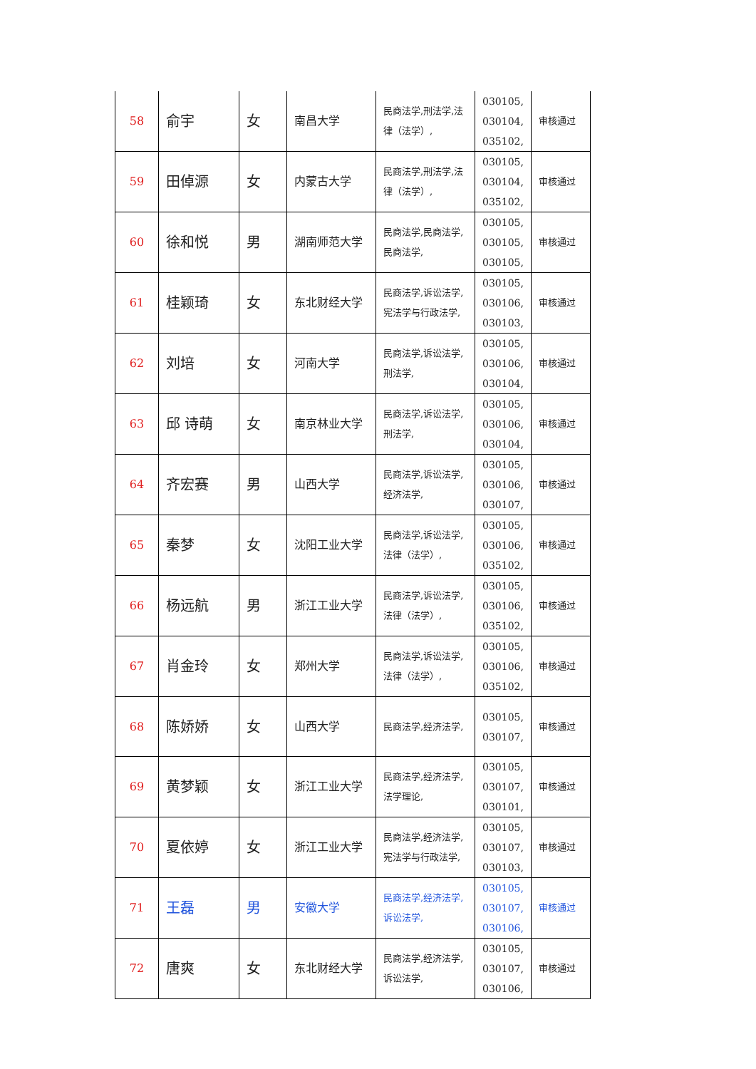| 58 | 俞宇 | 女 | 南昌大学 | 民商法学,刑法学,法律（法学）, | 030105, 030104, 035102, | 审核通过 |
| 59 | 田倬源 | 女 | 内蒙古大学 | 民商法学,刑法学,法律（法学）, | 030105, 030104, 035102, | 审核通过 |
| 60 | 徐和悦 | 男 | 湖南师范大学 | 民商法学,民商法学,民商法学, | 030105, 030105, 030105, | 审核通过 |
| 61 | 桂颖琦 | 女 | 东北财经大学 | 民商法学,诉讼法学,宪法学与行政法学, | 030105, 030106, 030103, | 审核通过 |
| 62 | 刘培 | 女 | 河南大学 | 民商法学,诉讼法学,刑法学, | 030105, 030106, 030104, | 审核通过 |
| 63 | 邱 诗萌 | 女 | 南京林业大学 | 民商法学,诉讼法学,刑法学, | 030105, 030106, 030104, | 审核通过 |
| 64 | 齐宏赛 | 男 | 山西大学 | 民商法学,诉讼法学,经济法学, | 030105, 030106, 030107, | 审核通过 |
| 65 | 秦梦 | 女 | 沈阳工业大学 | 民商法学,诉讼法学,法律（法学）, | 030105, 030106, 035102, | 审核通过 |
| 66 | 杨远航 | 男 | 浙江工业大学 | 民商法学,诉讼法学,法律（法学）, | 030105, 030106, 035102, | 审核通过 |
| 67 | 肖金玲 | 女 | 郑州大学 | 民商法学,诉讼法学,法律（法学）, | 030105, 030106, 035102, | 审核通过 |
| 68 | 陈娇娇 | 女 | 山西大学 | 民商法学,经济法学, | 030105, 030107, | 审核通过 |
| 69 | 黄梦颖 | 女 | 浙江工业大学 | 民商法学,经济法学,法学理论, | 030105, 030107, 030101, | 审核通过 |
| 70 | 夏依婷 | 女 | 浙江工业大学 | 民商法学,经济法学,宪法学与行政法学, | 030105, 030107, 030103, | 审核通过 |
| 71 | 王磊 | 男 | 安徽大学 | 民商法学,经济法学,诉讼法学, | 030105, 030107, 030106, | 审核通过 |
| 72 | 唐爽 | 女 | 东北财经大学 | 民商法学,经济法学,诉讼法学, | 030105, 030107, 030106, | 审核通过 |